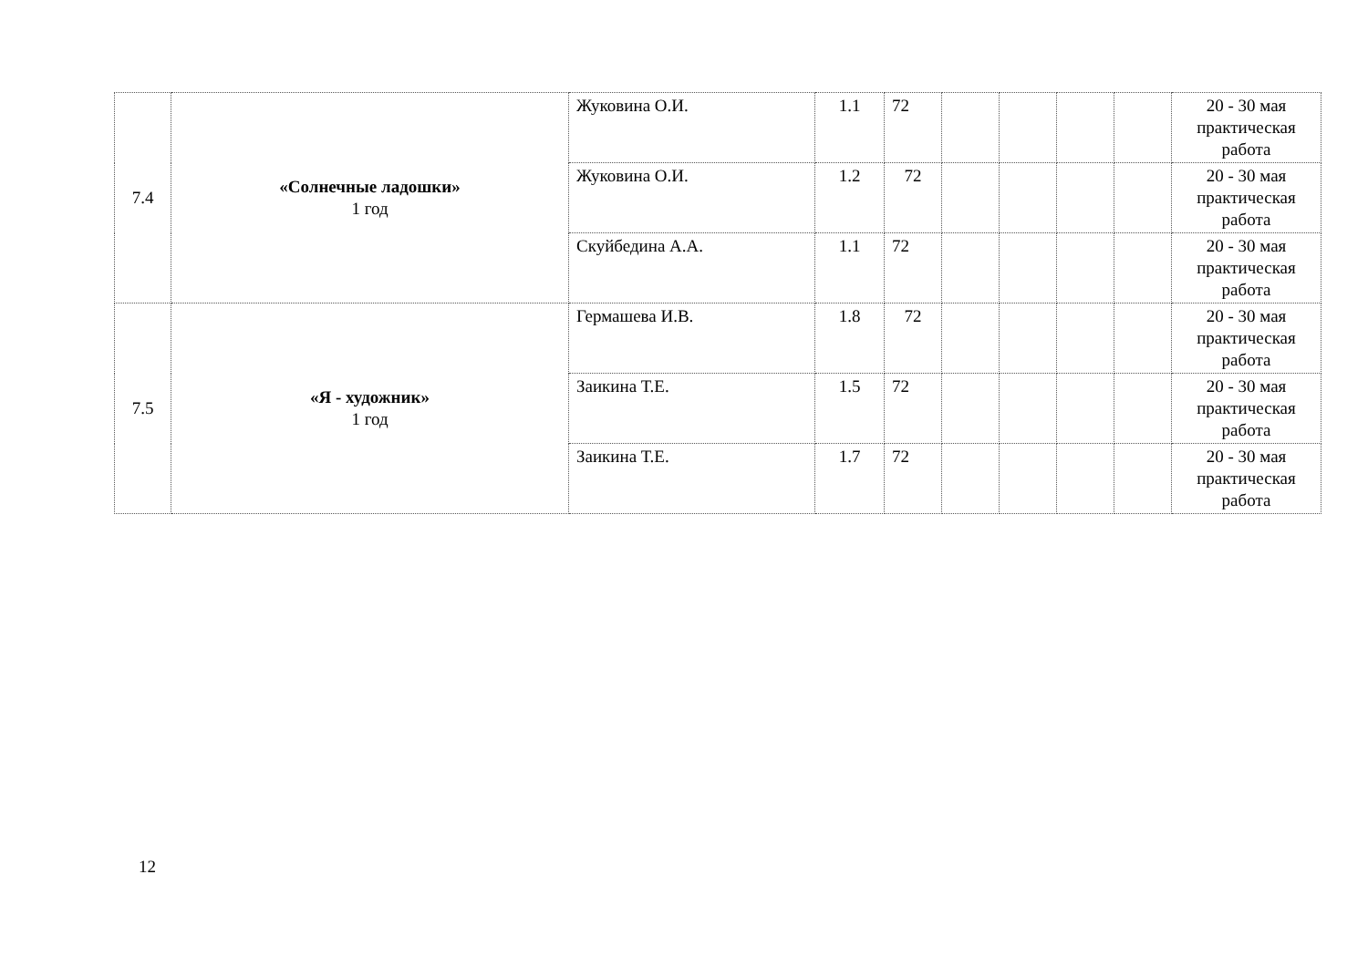| 7.4 | «Солнечные ладошки» 1 год | Жуковина О.И. | 1.1 | 72 | | | | | 20 - 30 мая практическая работа |
| | | Жуковина О.И. | 1.2 | 72 | | | | | 20 - 30 мая практическая работа |
| | | Скуйбедина А.А. | 1.1 | 72 | | | | | 20 - 30 мая практическая работа |
| 7.5 | «Я - художник» 1 год | Гермашева И.В. | 1.8 | 72 | | | | | 20 - 30 мая практическая работа |
| | | Заикина Т.Е. | 1.5 | 72 | | | | | 20 - 30 мая практическая работа |
| | | Заикина Т.Е. | 1.7 | 72 | | | | | 20 - 30 мая практическая работа |
12